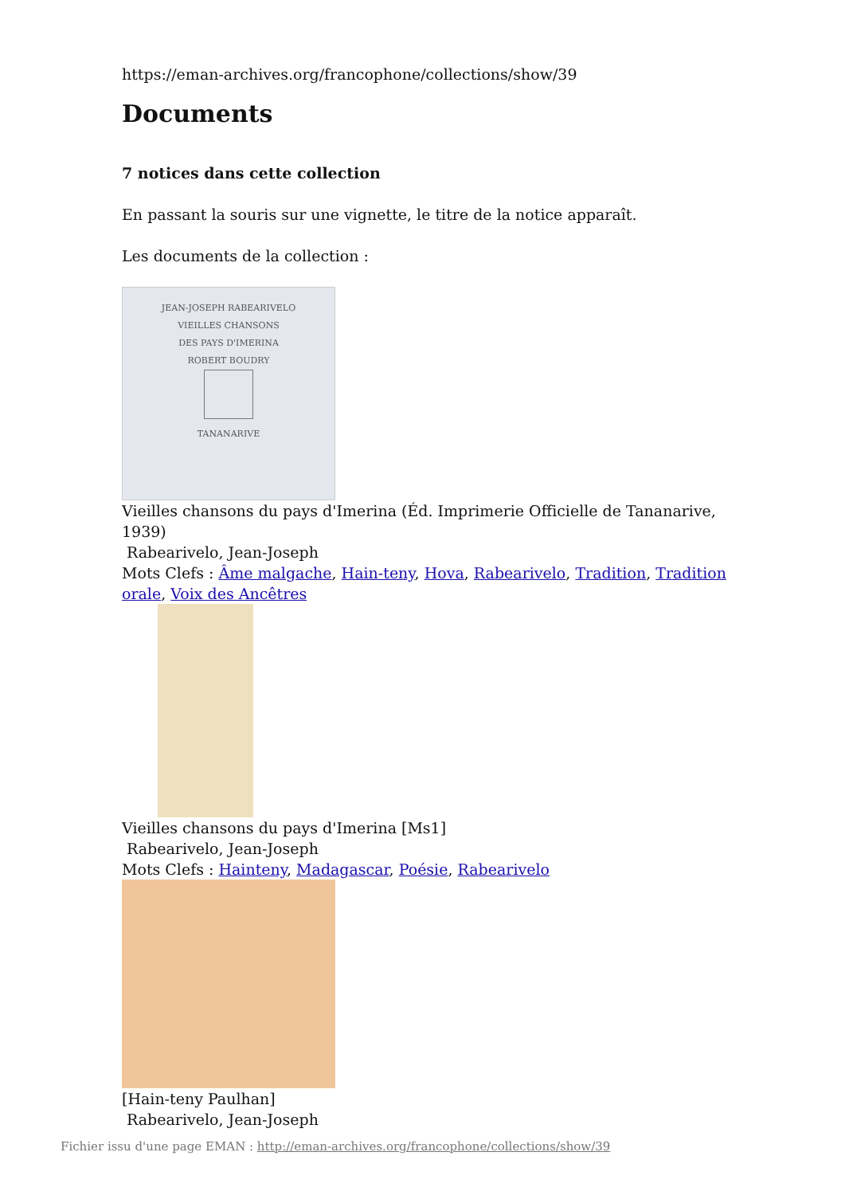https://eman-archives.org/francophone/collections/show/39
Documents
7 notices dans cette collection
En passant la souris sur une vignette, le titre de la notice apparaît.
Les documents de la collection :
JEAN-JOSEPH RABEARIVELO
VIEILLES CHANSONS
DES PAYS D'IMERINA
ROBERT BOUDRY
TANANARIVE
Vieilles chansons du pays d'Imerina (Éd. Imprimerie Officielle de Tananarive, 1939)
Rabearivelo, Jean-Joseph
Mots Clefs : Âme malgache, Hain-teny, Hova, Rabearivelo, Tradition, Tradition orale, Voix des Ancêtres
Vieilles chansons du pays d'Imerina [Ms1]
Rabearivelo, Jean-Joseph
Mots Clefs : Hainteny, Madagascar, Poésie, Rabearivelo
[Hain-teny Paulhan]
Rabearivelo, Jean-Joseph
Fichier issu d'une page EMAN : http://eman-archives.org/francophone/collections/show/39